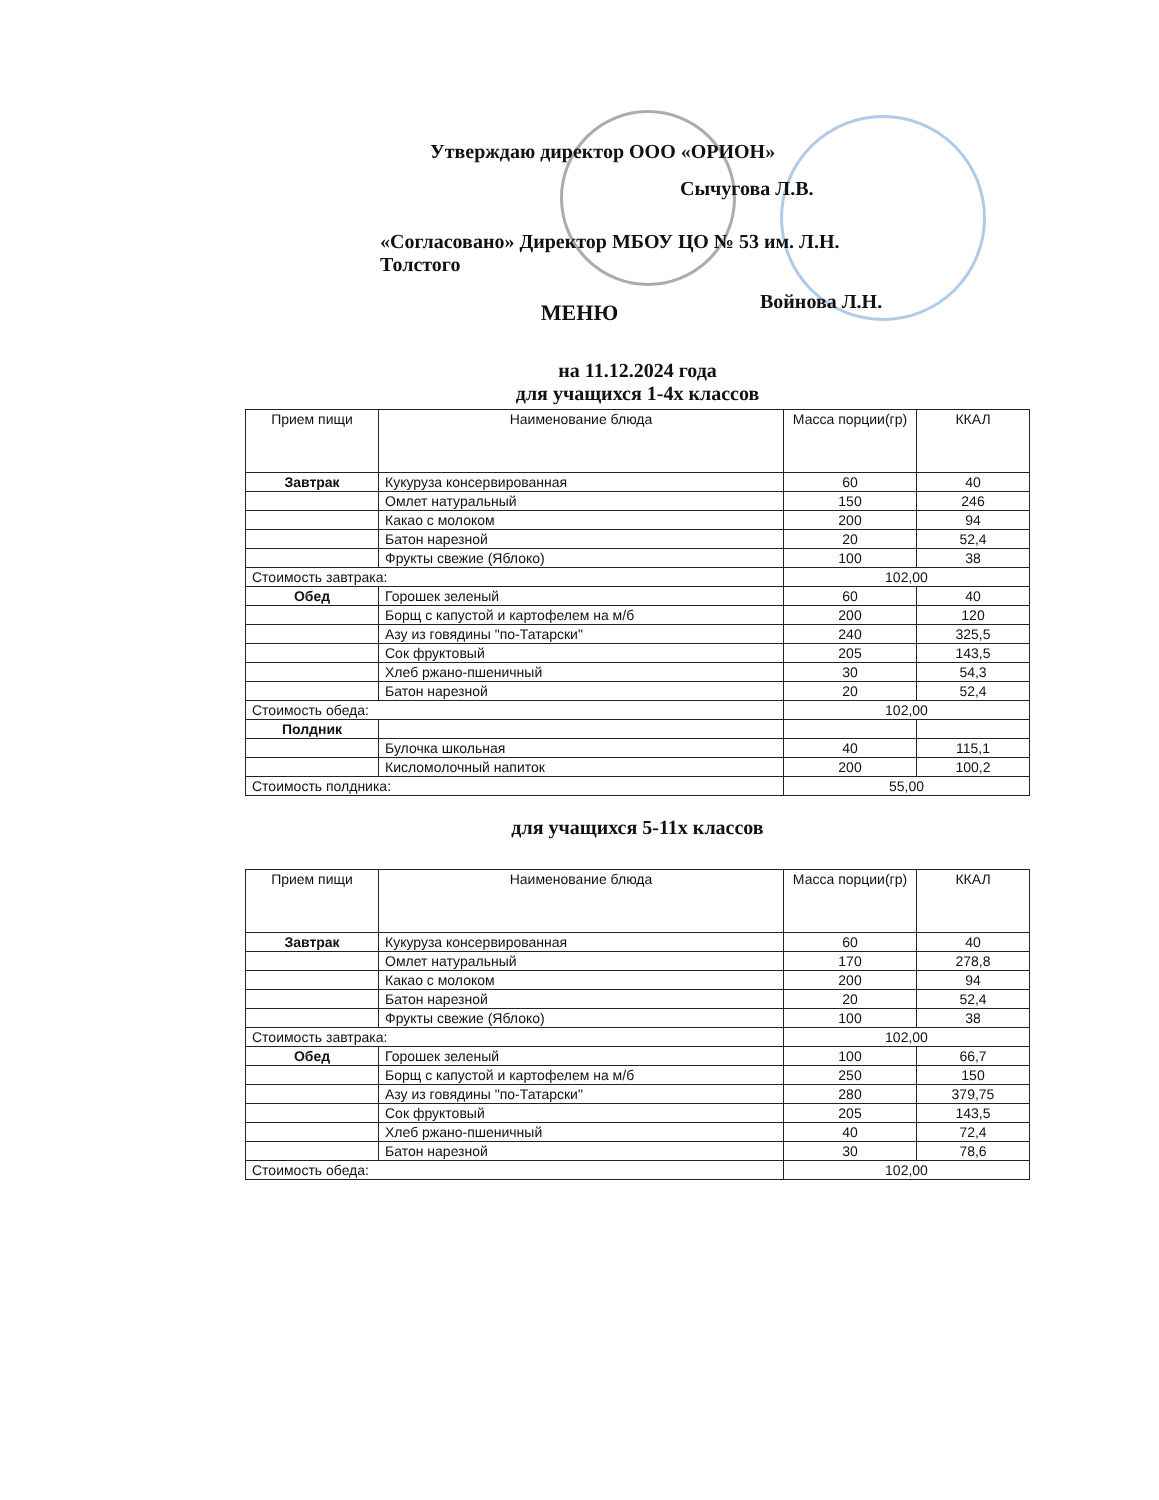Утверждаю директор ООО «ОРИОН»
Сычугова Л.В.
«Согласовано» Директор МБОУ ЦО № 53 им. Л.Н. Толстого
Войнова Л.Н.
МЕНЮ
на 11.12.2024 года
для учащихся 1-4х классов
| Прием пищи | Наименование блюда | Масса порции(гр) | ККАЛ |
| --- | --- | --- | --- |
| Завтрак | Кукуруза консервированная | 60 | 40 |
| | Омлет натуральный | 150 | 246 |
| | Какао с молоком | 200 | 94 |
| | Батон нарезной | 20 | 52,4 |
| | Фрукты свежие (Яблоко) | 100 | 38 |
| Стоимость завтрака: | | 102,00 | |
| Обед | Горошек зеленый | 60 | 40 |
| | Борщ с капустой и картофелем на м/б | 200 | 120 |
| | Азу из говядины "по-Татарски" | 240 | 325,5 |
| | Сок фруктовый | 205 | 143,5 |
| | Хлеб ржано-пшеничный | 30 | 54,3 |
| | Батон нарезной | 20 | 52,4 |
| Стоимость обеда: | | 102,00 | |
| Полдник | | | |
| | Булочка школьная | 40 | 115,1 |
| | Кисломолочный напиток | 200 | 100,2 |
| Стоимость полдника: | | 55,00 | |
для учащихся 5-11х классов
| Прием пищи | Наименование блюда | Масса порции(гр) | ККАЛ |
| --- | --- | --- | --- |
| Завтрак | Кукуруза консервированная | 60 | 40 |
| | Омлет натуральный | 170 | 278,8 |
| | Какао с молоком | 200 | 94 |
| | Батон нарезной | 20 | 52,4 |
| | Фрукты свежие (Яблоко) | 100 | 38 |
| Стоимость завтрака: | | 102,00 | |
| Обед | Горошек зеленый | 100 | 66,7 |
| | Борщ с капустой и картофелем на м/б | 250 | 150 |
| | Азу из говядины "по-Татарски" | 280 | 379,75 |
| | Сок фруктовый | 205 | 143,5 |
| | Хлеб ржано-пшеничный | 40 | 72,4 |
| | Батон нарезной | 30 | 78,6 |
| Стоимость обеда: | | 102,00 | |